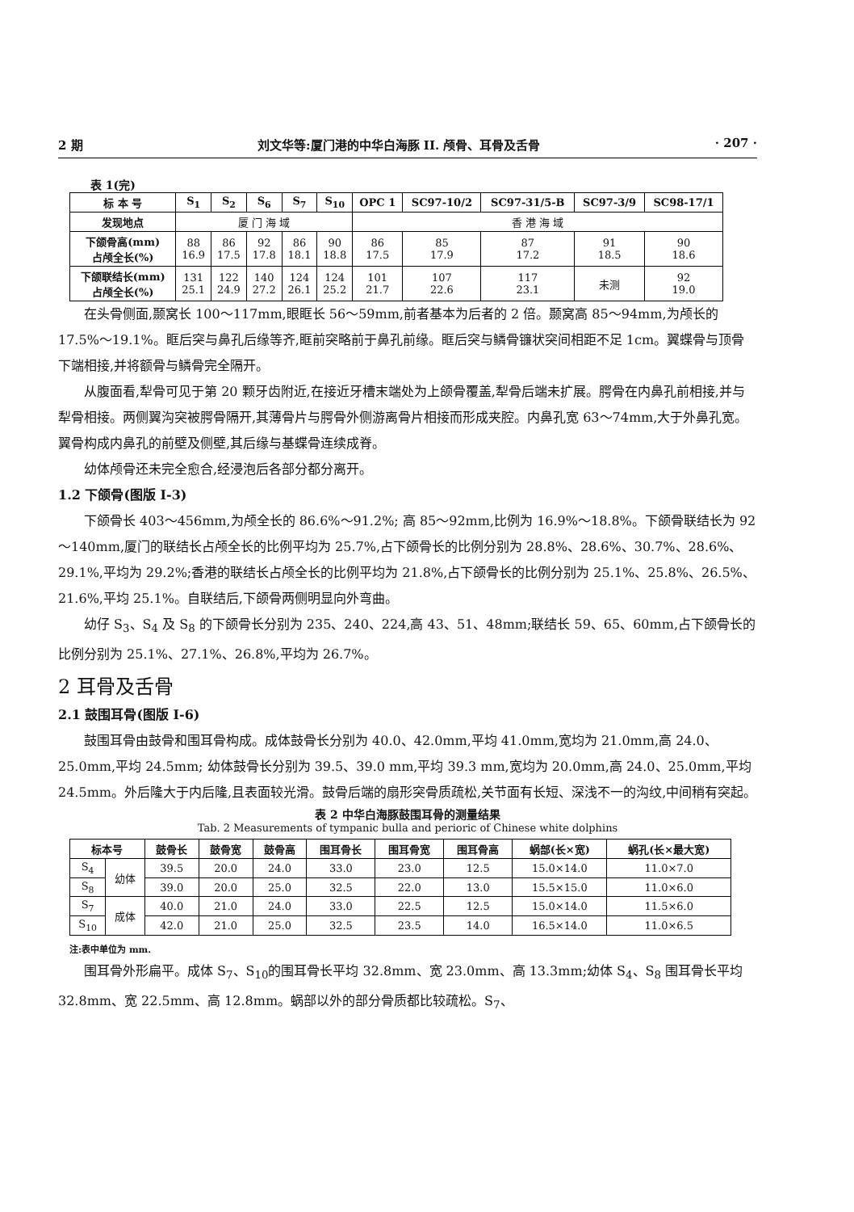2 期 刘文华等:厦门港的中华白海豚 II. 颅骨、耳骨及舌骨 · 207 ·
表 1(完)
| 标 本 号 | S<sub>1</sub> | S<sub>2</sub> | S<sub>6</sub> | S<sub>7</sub> | S<sub>10</sub> | OPC 1 | SC97-10/2 | SC97-31/5-B | SC97-3/9 | SC98-17/1 |
| --- | --- | --- | --- | --- | --- | --- | --- | --- | --- | --- |
| 发现地点 | 厦 门 海 域 | | | | | 香 港 海 域 | | | | |
| 下颌骨高(mm) 占颅全长(%) | 88 16.9 | 86 17.5 | 92 17.8 | 86 18.1 | 90 18.8 | 86 17.5 | 85 17.9 | 87 17.2 | 91 18.5 | 90 18.6 |
| 下颌联结长(mm) 占颅全长(%) | 131 25.1 | 122 24.9 | 140 27.2 | 124 26.1 | 124 25.2 | 101 21.7 | 107 22.6 | 117 23.1 | 未测 | 92 19.0 |
在头骨侧面,颞窝长 100～117mm,眼眶长 56～59mm,前者基本为后者的 2 倍。颞窝高 85～94mm,为颅长的 17.5%～19.1%。眶后突与鼻孔后缘等齐,眶前突略前于鼻孔前缘。眶后突与鳞骨镰状突间相距不足 1cm。翼蝶骨与顶骨下端相接,并将额骨与鳞骨完全隔开。
从腹面看,犁骨可见于第 20 颗牙齿附近,在接近牙槽末端处为上颌骨覆盖,犁骨后端未扩展。腭骨在内鼻孔前相接,并与犁骨相接。两侧翼沟突被腭骨隔开,其薄骨片与腭骨外侧游离骨片相接而形成夹腔。内鼻孔宽 63～74mm,大于外鼻孔宽。翼骨构成内鼻孔的前壁及侧壁,其后缘与基蝶骨连续成脊。
幼体颅骨还未完全愈合,经浸泡后各部分都分离开。
1.2 下颌骨(图版 I-3)
下颌骨长 403～456mm,为颅全长的 86.6%～91.2%; 高 85～92mm,比例为 16.9%～18.8%。下颌骨联结长为 92～140mm,厦门的联结长占颅全长的比例平均为 25.7%,占下颌骨长的比例分别为 28.8%、28.6%、30.7%、28.6%、29.1%,平均为 29.2%;香港的联结长占颅全长的比例平均为 21.8%,占下颌骨长的比例分别为 25.1%、25.8%、26.5%、21.6%,平均 25.1%。自联结后,下颌骨两侧明显向外弯曲。
幼仔 S<sub>3</sub>、S<sub>4</sub> 及 S<sub>8</sub> 的下颌骨长分别为 235、240、224,高 43、51、48mm;联结长 59、65、60mm,占下颌骨长的比例分别为 25.1%、27.1%、26.8%,平均为 26.7%。
2 耳骨及舌骨
2.1 鼓围耳骨(图版 I-6)
鼓围耳骨由鼓骨和围耳骨构成。成体鼓骨长分别为 40.0、42.0mm,平均 41.0mm,宽均为 21.0mm,高 24.0、25.0mm,平均 24.5mm; 幼体鼓骨长分别为 39.5、39.0 mm,平均 39.3 mm,宽均为 20.0mm,高 24.0、25.0mm,平均 24.5mm。外后隆大于内后隆,且表面较光滑。鼓骨后端的扇形突骨质疏松,关节面有长短、深浅不一的沟纹,中间稍有突起。
表 2 中华白海豚鼓围耳骨的测量结果
Tab. 2 Measurements of tympanic bulla and perioric of Chinese white dolphins
| 标本号 | | 鼓骨长 | 鼓骨宽 | 鼓骨高 | 围耳骨长 | 围耳骨宽 | 围耳骨高 | 蜗部(长×宽) | 蜗孔(长×最大宽) |
| --- | --- | --- | --- | --- | --- | --- | --- | --- | --- |
| S<sub>4</sub> | 幼体 | 39.5 | 20.0 | 24.0 | 33.0 | 23.0 | 12.5 | 15.0×14.0 | 11.0×7.0 |
| S<sub>8</sub> | | 39.0 | 20.0 | 25.0 | 32.5 | 22.0 | 13.0 | 15.5×15.0 | 11.0×6.0 |
| S<sub>7</sub> | 成体 | 40.0 | 21.0 | 24.0 | 33.0 | 22.5 | 12.5 | 15.0×14.0 | 11.5×6.0 |
| S<sub>10</sub> | | 42.0 | 21.0 | 25.0 | 32.5 | 23.5 | 14.0 | 16.5×14.0 | 11.0×6.5 |
注:表中单位为 mm.
围耳骨外形扁平。成体 S<sub>7</sub>、S<sub>10</sub>的围耳骨长平均 32.8mm、宽 23.0mm、高 13.3mm;幼体 S<sub>4</sub>、S<sub>8</sub> 围耳骨长平均 32.8mm、宽 22.5mm、高 12.8mm。蜗部以外的部分骨质都比较疏松。S<sub>7</sub>、